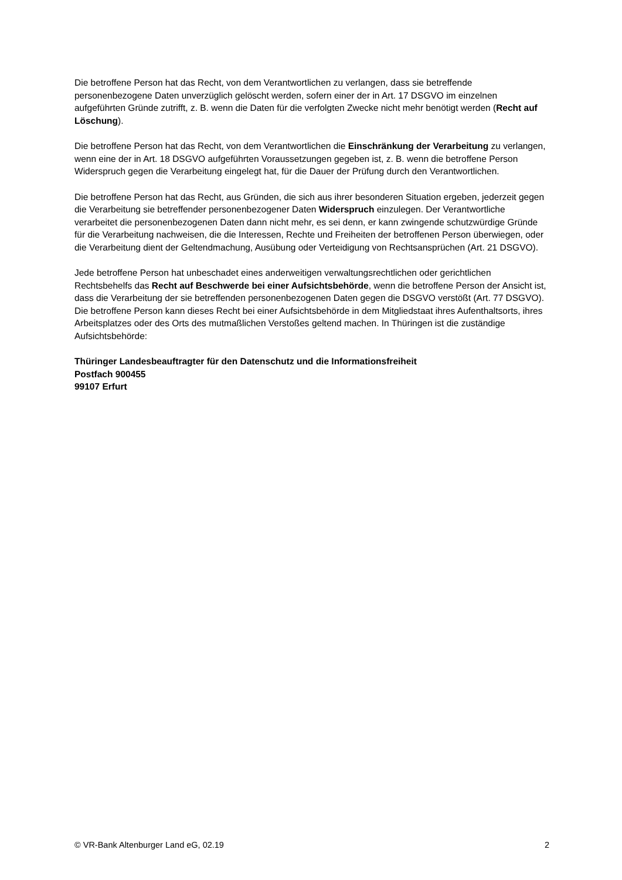Die betroffene Person hat das Recht, von dem Verantwortlichen zu verlangen, dass sie betreffende personenbezogene Daten unverzüglich gelöscht werden, sofern einer der in Art. 17 DSGVO im einzelnen aufgeführten Gründe zutrifft, z. B. wenn die Daten für die verfolgten Zwecke nicht mehr benötigt werden (Recht auf Löschung).
Die betroffene Person hat das Recht, von dem Verantwortlichen die Einschränkung der Verarbeitung zu verlangen, wenn eine der in Art. 18 DSGVO aufgeführten Voraussetzungen gegeben ist, z. B. wenn die betroffene Person Widerspruch gegen die Verarbeitung eingelegt hat, für die Dauer der Prüfung durch den Verantwortlichen.
Die betroffene Person hat das Recht, aus Gründen, die sich aus ihrer besonderen Situation ergeben, jederzeit gegen die Verarbeitung sie betreffender personenbezogener Daten Widerspruch einzulegen. Der Verantwortliche verarbeitet die personenbezogenen Daten dann nicht mehr, es sei denn, er kann zwingende schutzwürdige Gründe für die Verarbeitung nachweisen, die die Interessen, Rechte und Freiheiten der betroffenen Person überwiegen, oder die Verarbeitung dient der Geltendmachung, Ausübung oder Verteidigung von Rechtsansprüchen (Art. 21 DSGVO).
Jede betroffene Person hat unbeschadet eines anderweitigen verwaltungsrechtlichen oder gerichtlichen Rechtsbehelfs das Recht auf Beschwerde bei einer Aufsichtsbehörde, wenn die betroffene Person der Ansicht ist, dass die Verarbeitung der sie betreffenden personenbezogenen Daten gegen die DSGVO verstößt (Art. 77 DSGVO). Die betroffene Person kann dieses Recht bei einer Aufsichtsbehörde in dem Mitgliedstaat ihres Aufenthaltsorts, ihres Arbeitsplatzes oder des Orts des mutmaßlichen Verstoßes geltend machen. In Thüringen ist die zuständige Aufsichtsbehörde:
Thüringer Landesbeauftragter für den Datenschutz und die Informationsfreiheit
Postfach 900455
99107 Erfurt
© VR-Bank Altenburger Land eG, 02.19 2